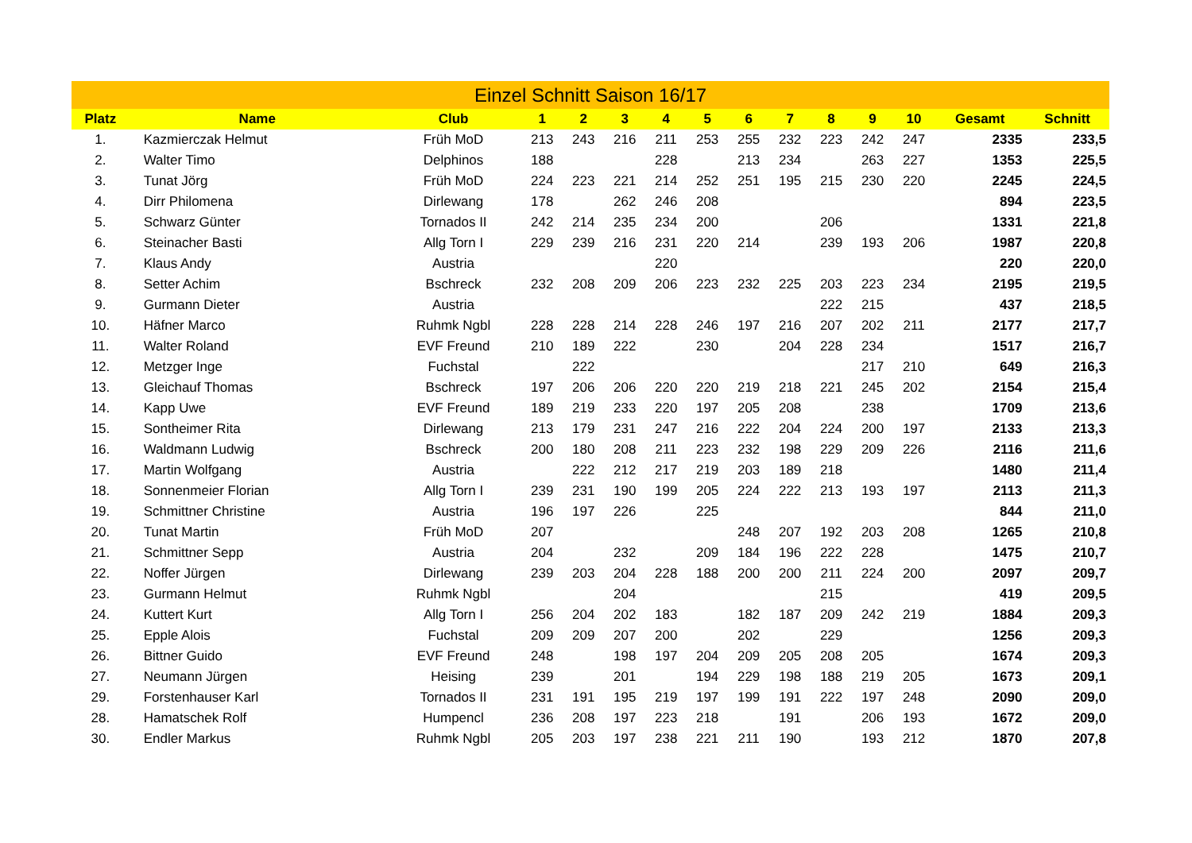| Einzel Schnitt Saison 16/17 | | | | | | | | | | | | | | |
| --- | --- | --- | --- | --- | --- | --- | --- | --- | --- | --- | --- | --- | --- | --- |
| Platz | Name | Club | 1 | 2 | 3 | 4 | 5 | 6 | 7 | 8 | 9 | 10 | Gesamt | Schnitt |
| 1. | Kazmierczak Helmut | Früh MoD | 213 | 243 | 216 | 211 | 253 | 255 | 232 | 223 | 242 | 247 | 2335 | 233,5 |
| 2. | Walter Timo | Delphinos | 188 | | | 228 | | 213 | 234 | | 263 | 227 | 1353 | 225,5 |
| 3. | Tunat Jörg | Früh MoD | 224 | 223 | 221 | 214 | 252 | 251 | 195 | 215 | 230 | 220 | 2245 | 224,5 |
| 4. | Dirr Philomena | Dirlewang | 178 | | 262 | 246 | 208 | | | | | | 894 | 223,5 |
| 5. | Schwarz Günter | Tornados II | 242 | 214 | 235 | 234 | 200 | | | 206 | | | 1331 | 221,8 |
| 6. | Steinacher Basti | Allg Torn I | 229 | 239 | 216 | 231 | 220 | 214 | | 239 | 193 | 206 | 1987 | 220,8 |
| 7. | Klaus Andy | Austria | | | | 220 | | | | | | | 220 | 220,0 |
| 8. | Setter Achim | Bschreck | 232 | 208 | 209 | 206 | 223 | 232 | 225 | 203 | 223 | 234 | 2195 | 219,5 |
| 9. | Gurmann Dieter | Austria | | | | | | | | 222 | 215 | | 437 | 218,5 |
| 10. | Häfner Marco | Ruhmk Ngbl | 228 | 228 | 214 | 228 | 246 | 197 | 216 | 207 | 202 | 211 | 2177 | 217,7 |
| 11. | Walter Roland | EVF Freund | 210 | 189 | 222 | | 230 | | 204 | 228 | 234 | | 1517 | 216,7 |
| 12. | Metzger Inge | Fuchstal | | 222 | | | | | | | 217 | 210 | 649 | 216,3 |
| 13. | Gleichauf Thomas | Bschreck | 197 | 206 | 206 | 220 | 220 | 219 | 218 | 221 | 245 | 202 | 2154 | 215,4 |
| 14. | Kapp Uwe | EVF Freund | 189 | 219 | 233 | 220 | 197 | 205 | 208 | | 238 | | 1709 | 213,6 |
| 15. | Sontheimer Rita | Dirlewang | 213 | 179 | 231 | 247 | 216 | 222 | 204 | 224 | 200 | 197 | 2133 | 213,3 |
| 16. | Waldmann Ludwig | Bschreck | 200 | 180 | 208 | 211 | 223 | 232 | 198 | 229 | 209 | 226 | 2116 | 211,6 |
| 17. | Martin Wolfgang | Austria | | 222 | 212 | 217 | 219 | 203 | 189 | 218 | | | 1480 | 211,4 |
| 18. | Sonnenmeier Florian | Allg Torn I | 239 | 231 | 190 | 199 | 205 | 224 | 222 | 213 | 193 | 197 | 2113 | 211,3 |
| 19. | Schmittner Christine | Austria | 196 | 197 | 226 | | 225 | | | | | | 844 | 211,0 |
| 20. | Tunat Martin | Früh MoD | 207 | | | | | 248 | 207 | 192 | 203 | 208 | 1265 | 210,8 |
| 21. | Schmittner Sepp | Austria | 204 | | 232 | | 209 | 184 | 196 | 222 | 228 | | 1475 | 210,7 |
| 22. | Noffer Jürgen | Dirlewang | 239 | 203 | 204 | 228 | 188 | 200 | 200 | 211 | 224 | 200 | 2097 | 209,7 |
| 23. | Gurmann Helmut | Ruhmk Ngbl | | | 204 | | | | | 215 | | | 419 | 209,5 |
| 24. | Kuttert Kurt | Allg Torn I | 256 | 204 | 202 | 183 | | 182 | 187 | 209 | 242 | 219 | 1884 | 209,3 |
| 25. | Epple Alois | Fuchstal | 209 | 209 | 207 | 200 | | 202 | | 229 | | | 1256 | 209,3 |
| 26. | Bittner Guido | EVF Freund | 248 | | 198 | 197 | 204 | 209 | 205 | 208 | 205 | | 1674 | 209,3 |
| 27. | Neumann Jürgen | Heising | 239 | | 201 | | 194 | 229 | 198 | 188 | 219 | 205 | 1673 | 209,1 |
| 29. | Forstenhauser Karl | Tornados II | 231 | 191 | 195 | 219 | 197 | 199 | 191 | 222 | 197 | 248 | 2090 | 209,0 |
| 28. | Hamatschek Rolf | Humpencl | 236 | 208 | 197 | 223 | 218 | | 191 | | 206 | 193 | 1672 | 209,0 |
| 30. | Endler Markus | Ruhmk Ngbl | 205 | 203 | 197 | 238 | 221 | 211 | 190 | | 193 | 212 | 1870 | 207,8 |